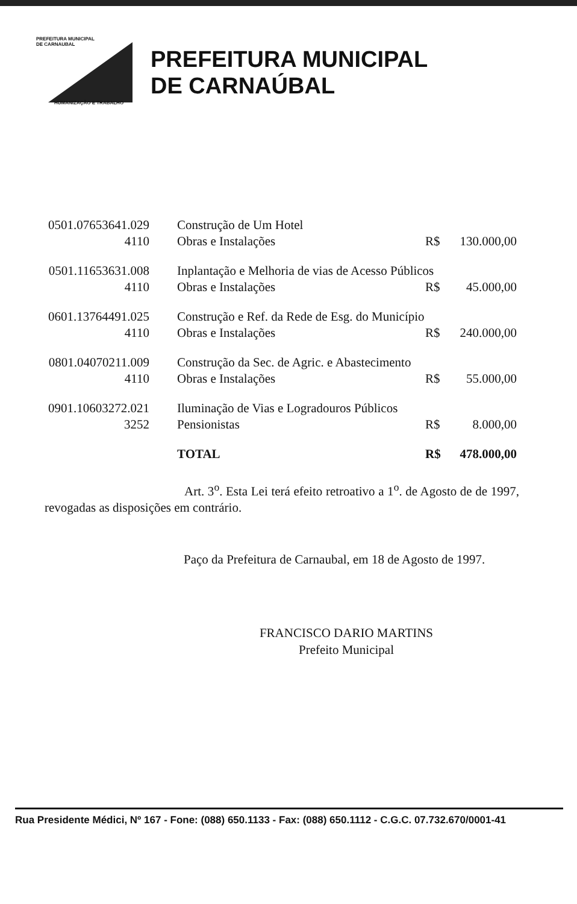PREFEITURA MUNICIPAL
DE CARNAUBAL
HUMANIZAÇÃO E TRABALHO
PREFEITURA MUNICIPAL
DE CARNAÚBAL
| 0501.07653641.029 | Construção de Um Hotel | | |
| 4110 | Obras e Instalações | R$ | 130.000,00 |
| 0501.11653631.008 | Inplantação e Melhoria de vias de Acesso Públicos | | |
| 4110 | Obras e Instalações | R$ | 45.000,00 |
| 0601.13764491.025 | Construção e Ref. da Rede de Esg. do Município | | |
| 4110 | Obras e Instalações | R$ | 240.000,00 |
| 0801.04070211.009 | Construção da Sec. de Agric. e Abastecimento | | |
| 4110 | Obras e Instalações | R$ | 55.000,00 |
| 0901.10603272.021 | Iluminação de Vias e Logradouros Públicos | | |
| 3252 | Pensionistas | R$ | 8.000,00 |
| | TOTAL | R$ | 478.000,00 |
Art. 3<sup>o</sup>. Esta Lei terá efeito retroativo a 1<sup>o</sup>. de Agosto de de 1997, revogadas as disposições em contrário.
Paço da Prefeitura de Carnaubal, em 18 de Agosto de 1997.
FRANCISCO DARIO MARTINS
Prefeito Municipal
Rua Presidente Médici, Nº 167 - Fone: (088) 650.1133 - Fax: (088) 650.1112 - C.G.C. 07.732.670/0001-41